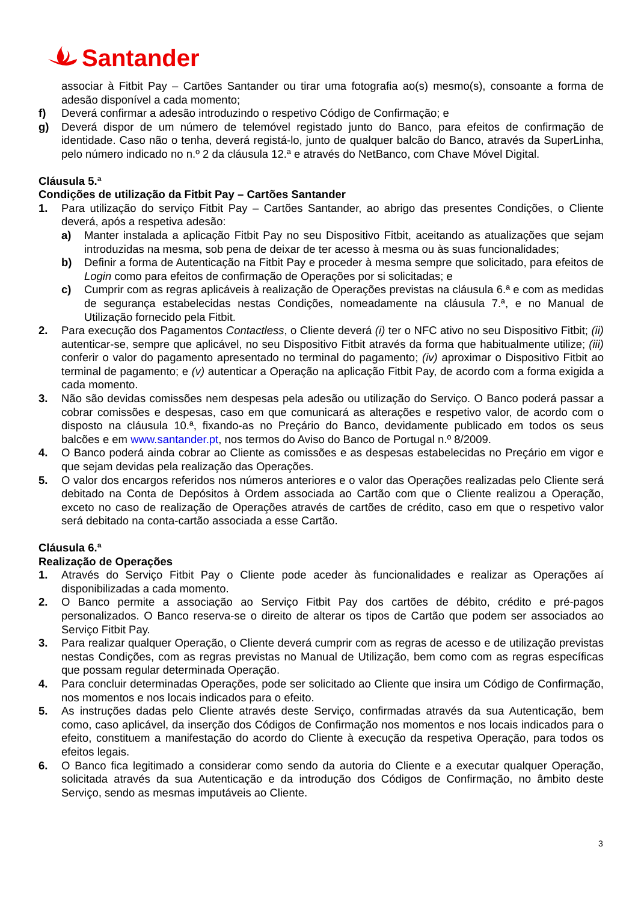Santander
associar à Fitbit Pay – Cartões Santander ou tirar uma fotografia ao(s) mesmo(s), consoante a forma de adesão disponível a cada momento;
f) Deverá confirmar a adesão introduzindo o respetivo Código de Confirmação; e
g) Deverá dispor de um número de telemóvel registado junto do Banco, para efeitos de confirmação de identidade. Caso não o tenha, deverá registá-lo, junto de qualquer balcão do Banco, através da SuperLinha, pelo número indicado no n.º 2 da cláusula 12.ª e através do NetBanco, com Chave Móvel Digital.
Cláusula 5.ª
Condições de utilização da Fitbit Pay – Cartões Santander
1. Para utilização do serviço Fitbit Pay – Cartões Santander, ao abrigo das presentes Condições, o Cliente deverá, após a respetiva adesão:
a) Manter instalada a aplicação Fitbit Pay no seu Dispositivo Fitbit, aceitando as atualizações que sejam introduzidas na mesma, sob pena de deixar de ter acesso à mesma ou às suas funcionalidades;
b) Definir a forma de Autenticação na Fitbit Pay e proceder à mesma sempre que solicitado, para efeitos de Login como para efeitos de confirmação de Operações por si solicitadas; e
c) Cumprir com as regras aplicáveis à realização de Operações previstas na cláusula 6.ª e com as medidas de segurança estabelecidas nestas Condições, nomeadamente na cláusula 7.ª, e no Manual de Utilização fornecido pela Fitbit.
2. Para execução dos Pagamentos Contactless, o Cliente deverá (i) ter o NFC ativo no seu Dispositivo Fitbit; (ii) autenticar-se, sempre que aplicável, no seu Dispositivo Fitbit através da forma que habitualmente utilize; (iii) conferir o valor do pagamento apresentado no terminal do pagamento; (iv) aproximar o Dispositivo Fitbit ao terminal de pagamento; e (v) autenticar a Operação na aplicação Fitbit Pay, de acordo com a forma exigida a cada momento.
3. Não são devidas comissões nem despesas pela adesão ou utilização do Serviço. O Banco poderá passar a cobrar comissões e despesas, caso em que comunicará as alterações e respetivo valor, de acordo com o disposto na cláusula 10.ª, fixando-as no Preçário do Banco, devidamente publicado em todos os seus balcões e em www.santander.pt, nos termos do Aviso do Banco de Portugal n.º 8/2009.
4. O Banco poderá ainda cobrar ao Cliente as comissões e as despesas estabelecidas no Preçário em vigor e que sejam devidas pela realização das Operações.
5. O valor dos encargos referidos nos números anteriores e o valor das Operações realizadas pelo Cliente será debitado na Conta de Depósitos à Ordem associada ao Cartão com que o Cliente realizou a Operação, exceto no caso de realização de Operações através de cartões de crédito, caso em que o respetivo valor será debitado na conta-cartão associada a esse Cartão.
Cláusula 6.ª
Realização de Operações
1. Através do Serviço Fitbit Pay o Cliente pode aceder às funcionalidades e realizar as Operações aí disponibilizadas a cada momento.
2. O Banco permite a associação ao Serviço Fitbit Pay dos cartões de débito, crédito e pré-pagos personalizados. O Banco reserva-se o direito de alterar os tipos de Cartão que podem ser associados ao Serviço Fitbit Pay.
3. Para realizar qualquer Operação, o Cliente deverá cumprir com as regras de acesso e de utilização previstas nestas Condições, com as regras previstas no Manual de Utilização, bem como com as regras específicas que possam regular determinada Operação.
4. Para concluir determinadas Operações, pode ser solicitado ao Cliente que insira um Código de Confirmação, nos momentos e nos locais indicados para o efeito.
5. As instruções dadas pelo Cliente através deste Serviço, confirmadas através da sua Autenticação, bem como, caso aplicável, da inserção dos Códigos de Confirmação nos momentos e nos locais indicados para o efeito, constituem a manifestação do acordo do Cliente à execução da respetiva Operação, para todos os efeitos legais.
6. O Banco fica legitimado a considerar como sendo da autoria do Cliente e a executar qualquer Operação, solicitada através da sua Autenticação e da introdução dos Códigos de Confirmação, no âmbito deste Serviço, sendo as mesmas imputáveis ao Cliente.
3